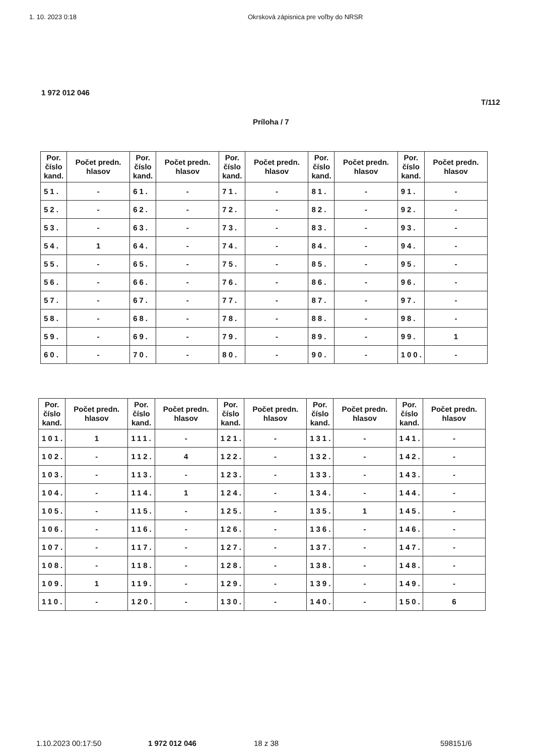1. 10. 2023 0:18 Okrsková zápisnica pre voľby do NRSR
1 972 012 046
T/112
Príloha / 7
| Por. číslo kand. | Počet predn. hlasov | Por. číslo kand. | Počet predn. hlasov | Por. číslo kand. | Počet predn. hlasov | Por. číslo kand. | Počet predn. hlasov | Por. číslo kand. | Počet predn. hlasov |
| --- | --- | --- | --- | --- | --- | --- | --- | --- | --- |
| 51. | - | 61. | - | 71. | - | 81. | - | 91. | - |
| 52. | - | 62. | - | 72. | - | 82. | - | 92. | - |
| 53. | - | 63. | - | 73. | - | 83. | - | 93. | - |
| 54. | 1 | 64. | - | 74. | - | 84. | - | 94. | - |
| 55. | - | 65. | - | 75. | - | 85. | - | 95. | - |
| 56. | - | 66. | - | 76. | - | 86. | - | 96. | - |
| 57. | - | 67. | - | 77. | - | 87. | - | 97. | - |
| 58. | - | 68. | - | 78. | - | 88. | - | 98. | - |
| 59. | - | 69. | - | 79. | - | 89. | - | 99. | 1 |
| 60. | - | 70. | - | 80. | - | 90. | - | 100. | - |
| Por. číslo kand. | Počet predn. hlasov | Por. číslo kand. | Počet predn. hlasov | Por. číslo kand. | Počet predn. hlasov | Por. číslo kand. | Počet predn. hlasov | Por. číslo kand. | Počet predn. hlasov |
| --- | --- | --- | --- | --- | --- | --- | --- | --- | --- |
| 101. | 1 | 111. | - | 121. | - | 131. | - | 141. | - |
| 102. | - | 112. | 4 | 122. | - | 132. | - | 142. | - |
| 103. | - | 113. | - | 123. | - | 133. | - | 143. | - |
| 104. | - | 114. | 1 | 124. | - | 134. | - | 144. | - |
| 105. | - | 115. | - | 125. | - | 135. | 1 | 145. | - |
| 106. | - | 116. | - | 126. | - | 136. | - | 146. | - |
| 107. | - | 117. | - | 127. | - | 137. | - | 147. | - |
| 108. | - | 118. | - | 128. | - | 138. | - | 148. | - |
| 109. | 1 | 119. | - | 129. | - | 139. | - | 149. | - |
| 110. | - | 120. | - | 130. | - | 140. | - | 150. | 6 |
1.10.2023 00:17:50 1 972 012 046 18 z 38 598151/6